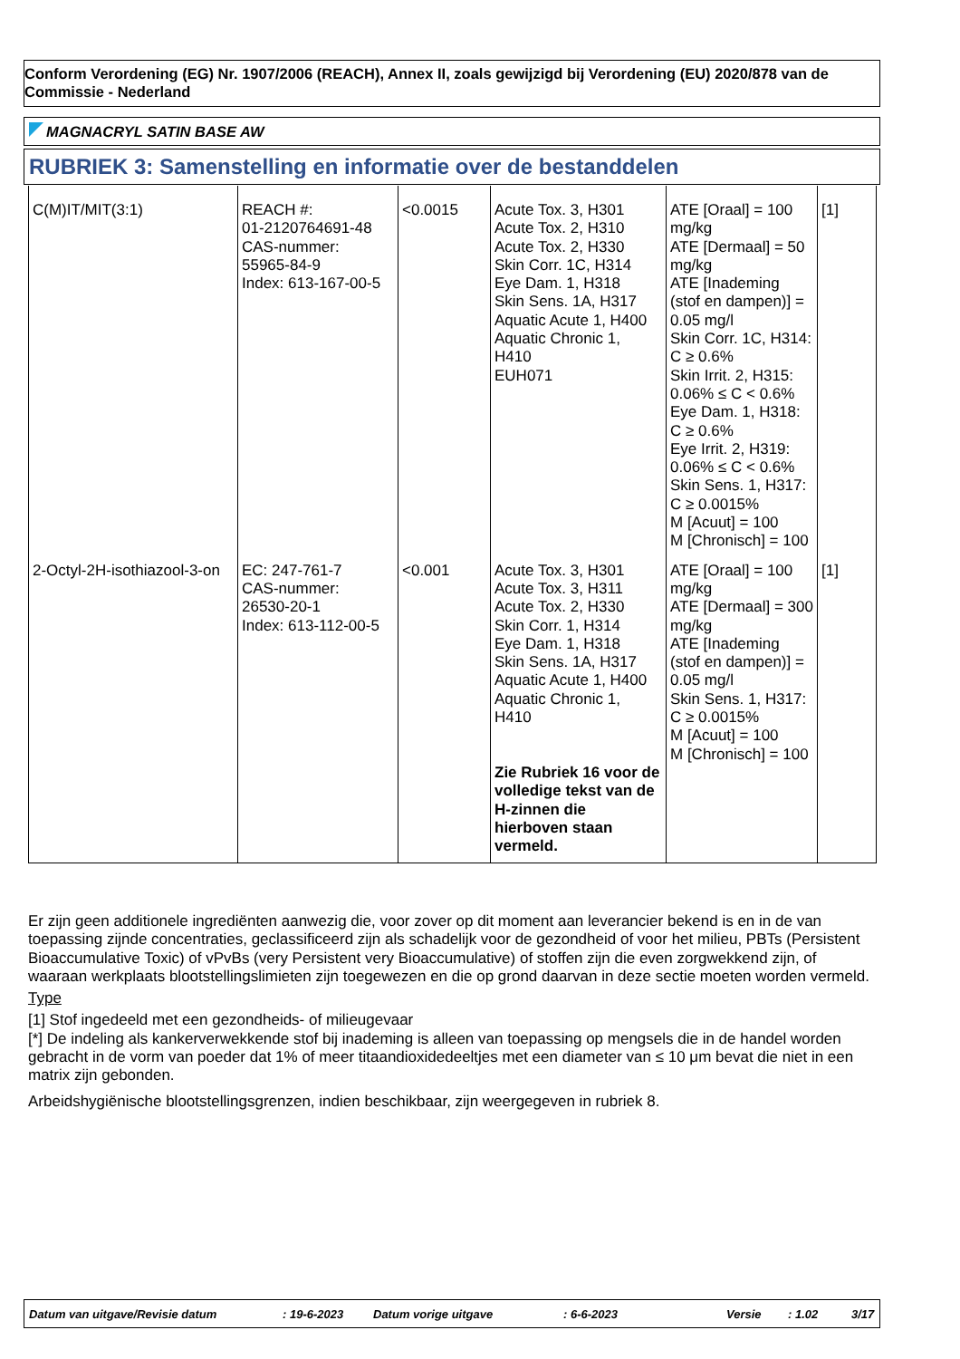Conform Verordening (EG) Nr. 1907/2006 (REACH), Annex II, zoals gewijzigd bij Verordening (EU) 2020/878 van de Commissie - Nederland
MAGNACRYL SATIN BASE AW
RUBRIEK 3: Samenstelling en informatie over de bestanddelen
| C(M)IT/MIT(3:1) | REACH #: 01-2120764691-48 CAS-nummer: 55965-84-9 Index: 613-167-00-5 | <0.0015 | Acute Tox. 3, H301 Acute Tox. 2, H310 Acute Tox. 2, H330 Skin Corr. 1C, H314 Eye Dam. 1, H318 Skin Sens. 1A, H317 Aquatic Acute 1, H400 Aquatic Chronic 1, H410 EUH071 | ATE [Oraal] = 100 mg/kg ATE [Dermaal] = 50 mg/kg ATE [Inademing (stof en dampen)] = 0.05 mg/l Skin Corr. 1C, H314: C ≥ 0.6% Skin Irrit. 2, H315: 0.06% ≤ C < 0.6% Eye Dam. 1, H318: C ≥ 0.6% Eye Irrit. 2, H319: 0.06% ≤ C < 0.6% Skin Sens. 1, H317: C ≥ 0.0015% M [Acuut] = 100 M [Chronisch] = 100 | [1] |
| 2-Octyl-2H-isothiazool-3-on | EC: 247-761-7 CAS-nummer: 26530-20-1 Index: 613-112-00-5 | <0.001 | Acute Tox. 3, H301 Acute Tox. 3, H311 Acute Tox. 2, H330 Skin Corr. 1, H314 Eye Dam. 1, H318 Skin Sens. 1A, H317 Aquatic Acute 1, H400 Aquatic Chronic 1, H410 Zie Rubriek 16 voor de volledige tekst van de H-zinnen die hierboven staan vermeld. | ATE [Oraal] = 100 mg/kg ATE [Dermaal] = 300 mg/kg ATE [Inademing (stof en dampen)] = 0.05 mg/l Skin Sens. 1, H317: C ≥ 0.0015% M [Acuut] = 100 M [Chronisch] = 100 | [1] |
Er zijn geen additionele ingrediënten aanwezig die, voor zover op dit moment aan leverancier bekend is en in de van toepassing zijnde concentraties, geclassificeerd zijn als schadelijk voor de gezondheid of voor het milieu, PBTs (Persistent Bioaccumulative Toxic) of vPvBs (very Persistent very Bioaccumulative) of stoffen zijn die even zorgwekkend zijn, of waaraan werkplaats blootstellingslimieten zijn toegewezen en die op grond daarvan in deze sectie moeten worden vermeld.
Type
[1] Stof ingedeeld met een gezondheids- of milieugevaar
[*] De indeling als kankerverwekkende stof bij inademing is alleen van toepassing op mengsels die in de handel worden gebracht in de vorm van poeder dat 1% of meer titaandioxidedeeltjes met een diameter van ≤ 10 μm bevat die niet in een matrix zijn gebonden.
Arbeidshygiënische blootstellingsgrenzen, indien beschikbaar, zijn weergegeven in rubriek 8.
Datum van uitgave/Revisie datum: 19-6-2023 Datum vorige uitgave: 6-6-2023 Versie: 1.02 3/17